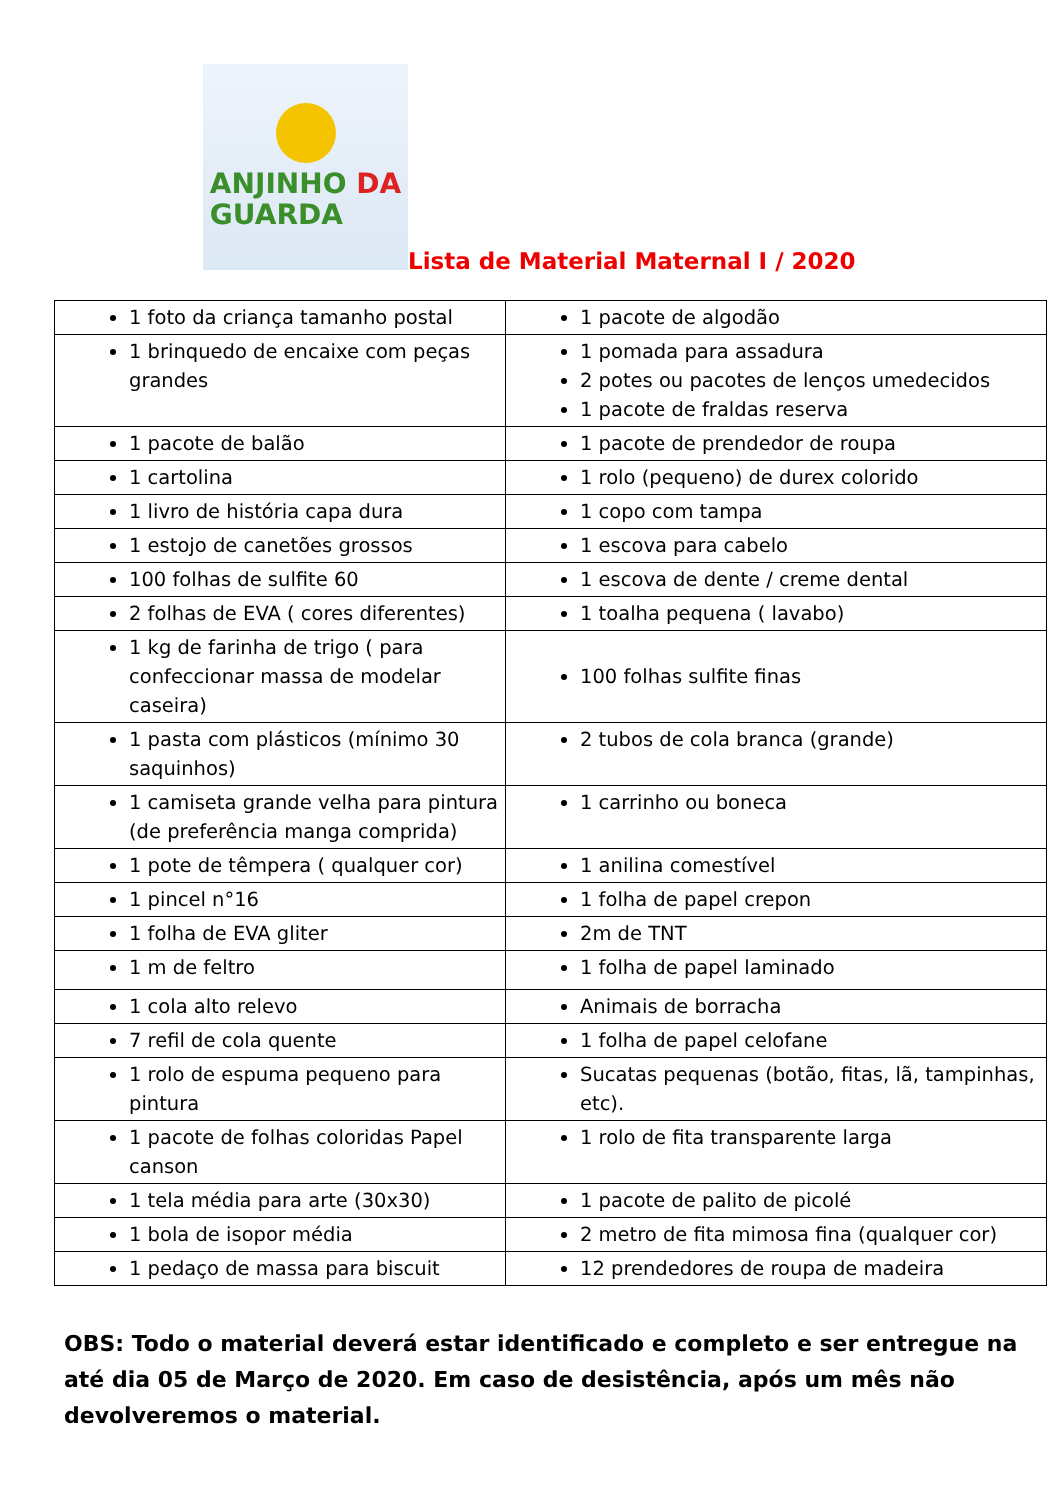ANJINHO DA
GUARDA
Lista de Material Maternal I / 2020
| 1 foto da criança tamanho postal | 1 pacote de algodão |
| 1 brinquedo de encaixe com peças grandes | 1 pomada para assadura 2 potes ou pacotes de lenços umedecidos 1 pacote de fraldas reserva |
| 1 pacote de balão | 1 pacote de prendedor de roupa |
| 1 cartolina | 1 rolo (pequeno) de durex colorido |
| 1 livro de história capa dura | 1 copo com tampa |
| 1 estojo de canetões grossos | 1 escova para cabelo |
| 100 folhas de sulfite 60 | 1 escova de dente / creme dental |
| 2 folhas de EVA ( cores diferentes) | 1 toalha pequena ( lavabo) |
| 1 kg de farinha de trigo ( para confeccionar massa de modelar caseira) | 100 folhas sulfite finas |
| 1 pasta com plásticos (mínimo 30 saquinhos) | 2 tubos de cola branca (grande) |
| 1 camiseta grande velha para pintura (de preferência manga comprida) | 1 carrinho ou boneca |
| 1 pote de têmpera ( qualquer cor) | 1 anilina comestível |
| 1 pincel n°16 | 1 folha de papel crepon |
| 1 folha de EVA gliter | 2m de TNT |
| 1 m de feltro | 1 folha de papel laminado |
| 1 cola alto relevo | Animais de borracha |
| 7 refil de cola quente | 1 folha de papel celofane |
| 1 rolo de espuma pequeno para pintura | Sucatas pequenas (botão, fitas, lã, tampinhas, etc). |
| 1 pacote de folhas coloridas Papel canson | 1 rolo de fita transparente larga |
| 1 tela média para arte (30x30) | 1 pacote de palito de picolé |
| 1 bola de isopor média | 2 metro de fita mimosa fina (qualquer cor) |
| 1 pedaço de massa para biscuit | 12 prendedores de roupa de madeira |
OBS: Todo o material deverá estar identificado e completo e ser entregue na até dia 05 de Março de 2020. Em caso de desistência, após um mês não devolveremos o material.